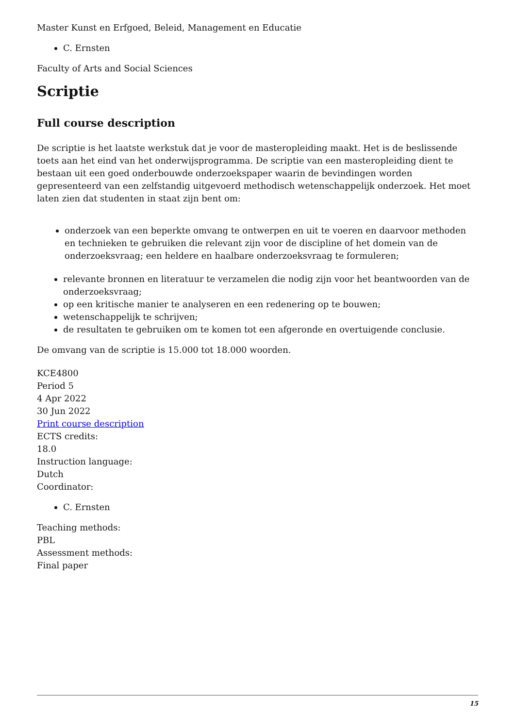Master Kunst en Erfgoed, Beleid, Management en Educatie
C. Ernsten
Faculty of Arts and Social Sciences
Scriptie
Full course description
De scriptie is het laatste werkstuk dat je voor de masteropleiding maakt. Het is de beslissende toets aan het eind van het onderwijsprogramma. De scriptie van een masteropleiding dient te bestaan uit een goed onderbouwde onderzoekspaper waarin de bevindingen worden gepresenteerd van een zelfstandig uitgevoerd methodisch wetenschappelijk onderzoek. Het moet laten zien dat studenten in staat zijn bent om:
onderzoek van een beperkte omvang te ontwerpen en uit te voeren en daarvoor methoden en technieken te gebruiken die relevant zijn voor de discipline of het domein van de onderzoeksvraag; een heldere en haalbare onderzoeksvraag te formuleren;
relevante bronnen en literatuur te verzamelen die nodig zijn voor het beantwoorden van de onderzoeksvraag;
op een kritische manier te analyseren en een redenering op te bouwen;
wetenschappelijk te schrijven;
de resultaten te gebruiken om te komen tot een afgeronde en overtuigende conclusie.
De omvang van de scriptie is 15.000 tot 18.000 woorden.
KCE4800
Period 5
4 Apr 2022
30 Jun 2022
Print course description
ECTS credits:
18.0
Instruction language:
Dutch
Coordinator:
C. Ernsten
Teaching methods:
PBL
Assessment methods:
Final paper
15